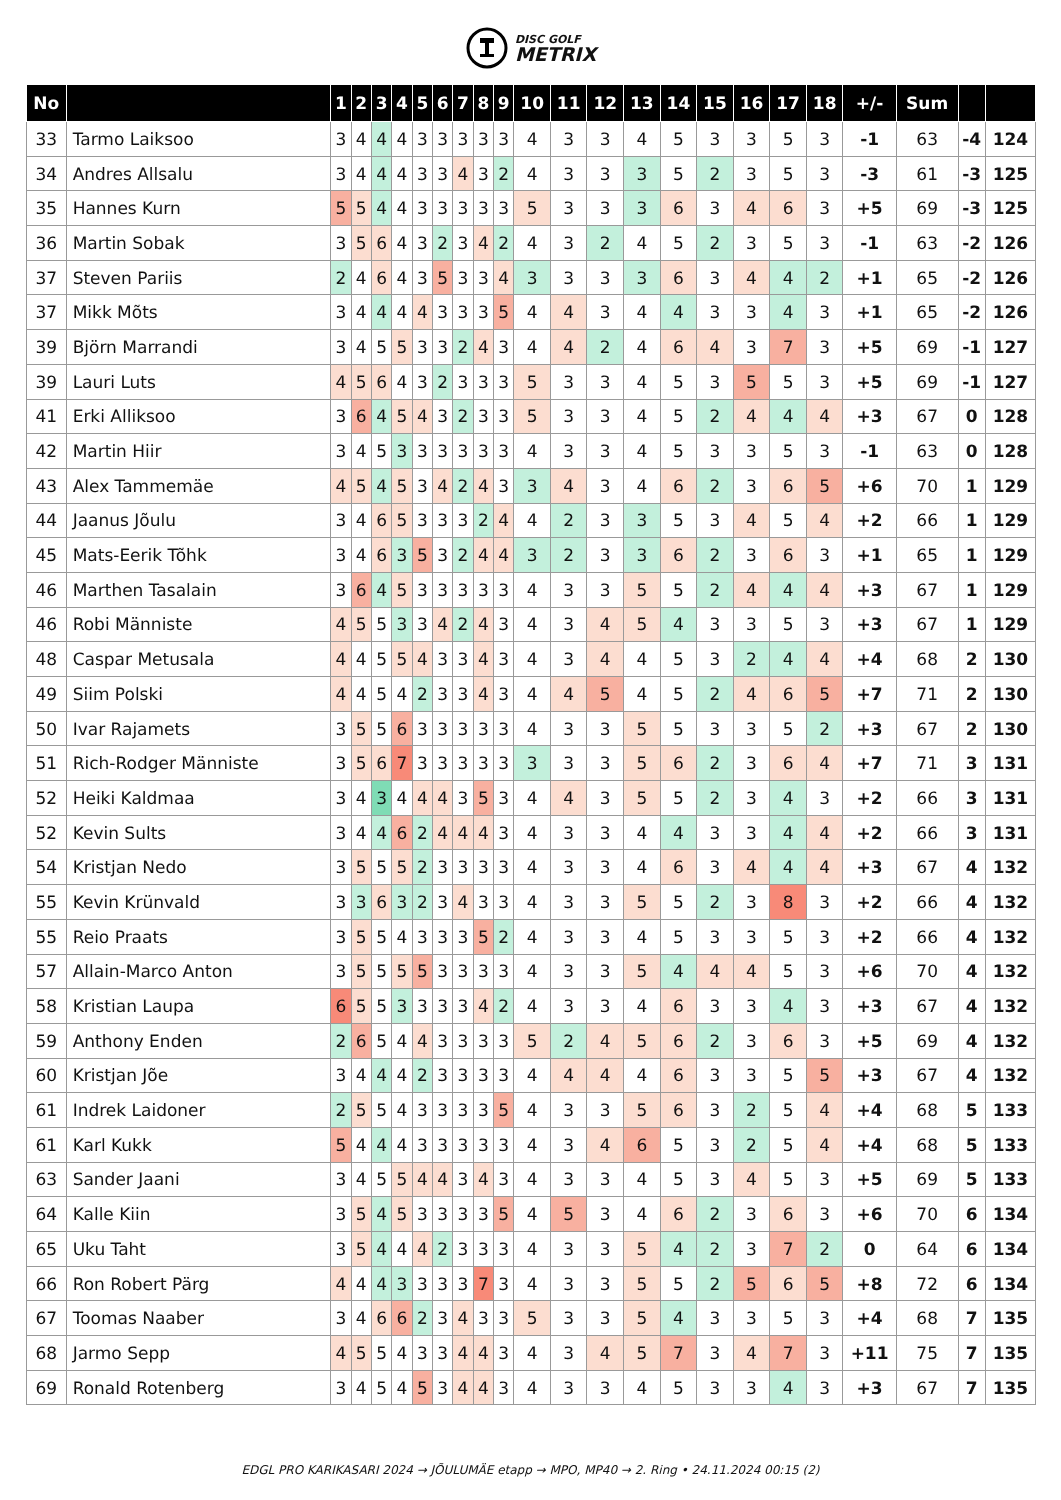DISC GOLF
METRIX
| No | | 1 | 2 | 3 | 4 | 5 | 6 | 7 | 8 | 9 | 10 | 11 | 12 | 13 | 14 | 15 | 16 | 17 | 18 | +/- | Sum | | |
| --- | --- | --- | --- | --- | --- | --- | --- | --- | --- | --- | --- | --- | --- | --- | --- | --- | --- | --- | --- | --- | --- | --- | --- |
| 33 | Tarmo Laiksoo | 3 | 4 | 4 | 4 | 3 | 3 | 3 | 3 | 3 | 4 | 3 | 3 | 4 | 5 | 3 | 3 | 5 | 3 | -1 | 63 | -4 | 124 |
| 34 | Andres Allsalu | 3 | 4 | 4 | 4 | 3 | 3 | 4 | 3 | 2 | 4 | 3 | 3 | 3 | 5 | 2 | 3 | 5 | 3 | -3 | 61 | -3 | 125 |
| 35 | Hannes Kurn | 5 | 5 | 4 | 4 | 3 | 3 | 3 | 3 | 3 | 5 | 3 | 3 | 3 | 6 | 3 | 4 | 6 | 3 | +5 | 69 | -3 | 125 |
| 36 | Martin Sobak | 3 | 5 | 6 | 4 | 3 | 2 | 3 | 4 | 2 | 4 | 3 | 2 | 4 | 5 | 2 | 3 | 5 | 3 | -1 | 63 | -2 | 126 |
| 37 | Steven Pariis | 2 | 4 | 6 | 4 | 3 | 5 | 3 | 3 | 4 | 3 | 3 | 3 | 3 | 6 | 3 | 4 | 4 | 2 | +1 | 65 | -2 | 126 |
| 37 | Mikk Mõts | 3 | 4 | 4 | 4 | 4 | 3 | 3 | 3 | 5 | 4 | 4 | 3 | 4 | 4 | 3 | 3 | 4 | 3 | +1 | 65 | -2 | 126 |
| 39 | Björn Marrandi | 3 | 4 | 5 | 5 | 3 | 3 | 2 | 4 | 3 | 4 | 4 | 2 | 4 | 6 | 4 | 3 | 7 | 3 | +5 | 69 | -1 | 127 |
| 39 | Lauri Luts | 4 | 5 | 6 | 4 | 3 | 2 | 3 | 3 | 3 | 5 | 3 | 3 | 4 | 5 | 3 | 5 | 5 | 3 | +5 | 69 | -1 | 127 |
| 41 | Erki Alliksoo | 3 | 6 | 4 | 5 | 4 | 3 | 2 | 3 | 3 | 5 | 3 | 3 | 4 | 5 | 2 | 4 | 4 | 4 | +3 | 67 | 0 | 128 |
| 42 | Martin Hiir | 3 | 4 | 5 | 3 | 3 | 3 | 3 | 3 | 3 | 4 | 3 | 3 | 4 | 5 | 3 | 3 | 5 | 3 | -1 | 63 | 0 | 128 |
| 43 | Alex Tammemäe | 4 | 5 | 4 | 5 | 3 | 4 | 2 | 4 | 3 | 3 | 4 | 3 | 4 | 6 | 2 | 3 | 6 | 5 | +6 | 70 | 1 | 129 |
| 44 | Jaanus Jõulu | 3 | 4 | 6 | 5 | 3 | 3 | 3 | 2 | 4 | 4 | 2 | 3 | 3 | 5 | 3 | 4 | 5 | 4 | +2 | 66 | 1 | 129 |
| 45 | Mats-Eerik Tõhk | 3 | 4 | 6 | 3 | 5 | 3 | 2 | 4 | 4 | 3 | 2 | 3 | 3 | 6 | 2 | 3 | 6 | 3 | +1 | 65 | 1 | 129 |
| 46 | Marthen Tasalain | 3 | 6 | 4 | 5 | 3 | 3 | 3 | 3 | 3 | 4 | 3 | 3 | 5 | 5 | 2 | 4 | 4 | 4 | +3 | 67 | 1 | 129 |
| 46 | Robi Männiste | 4 | 5 | 5 | 3 | 3 | 4 | 2 | 4 | 3 | 4 | 3 | 4 | 5 | 4 | 3 | 3 | 5 | 3 | +3 | 67 | 1 | 129 |
| 48 | Caspar Metusala | 4 | 4 | 5 | 5 | 4 | 3 | 3 | 4 | 3 | 4 | 3 | 4 | 4 | 5 | 3 | 2 | 4 | 4 | +4 | 68 | 2 | 130 |
| 49 | Siim Polski | 4 | 4 | 5 | 4 | 2 | 3 | 3 | 4 | 3 | 4 | 4 | 5 | 4 | 5 | 2 | 4 | 6 | 5 | +7 | 71 | 2 | 130 |
| 50 | Ivar Rajamets | 3 | 5 | 5 | 6 | 3 | 3 | 3 | 3 | 3 | 4 | 3 | 3 | 5 | 5 | 3 | 3 | 5 | 2 | +3 | 67 | 2 | 130 |
| 51 | Rich-Rodger Männiste | 3 | 5 | 6 | 7 | 3 | 3 | 3 | 3 | 3 | 3 | 3 | 3 | 5 | 6 | 2 | 3 | 6 | 4 | +7 | 71 | 3 | 131 |
| 52 | Heiki Kaldmaa | 3 | 4 | 3 | 4 | 4 | 4 | 3 | 5 | 3 | 4 | 4 | 3 | 5 | 5 | 2 | 3 | 4 | 3 | +2 | 66 | 3 | 131 |
| 52 | Kevin Sults | 3 | 4 | 4 | 6 | 2 | 4 | 4 | 4 | 3 | 4 | 3 | 3 | 4 | 4 | 3 | 3 | 4 | 4 | +2 | 66 | 3 | 131 |
| 54 | Kristjan Nedo | 3 | 5 | 5 | 5 | 2 | 3 | 3 | 3 | 3 | 4 | 3 | 3 | 4 | 6 | 3 | 4 | 4 | 4 | +3 | 67 | 4 | 132 |
| 55 | Kevin Krünvald | 3 | 3 | 6 | 3 | 2 | 3 | 4 | 3 | 3 | 4 | 3 | 3 | 5 | 5 | 2 | 3 | 8 | 3 | +2 | 66 | 4 | 132 |
| 55 | Reio Praats | 3 | 5 | 5 | 4 | 3 | 3 | 3 | 5 | 2 | 4 | 3 | 3 | 4 | 5 | 3 | 3 | 5 | 3 | +2 | 66 | 4 | 132 |
| 57 | Allain-Marco Anton | 3 | 5 | 5 | 5 | 5 | 3 | 3 | 3 | 3 | 4 | 3 | 3 | 5 | 4 | 4 | 4 | 5 | 3 | +6 | 70 | 4 | 132 |
| 58 | Kristian Laupa | 6 | 5 | 5 | 3 | 3 | 3 | 3 | 4 | 2 | 4 | 3 | 3 | 4 | 6 | 3 | 3 | 4 | 3 | +3 | 67 | 4 | 132 |
| 59 | Anthony Enden | 2 | 6 | 5 | 4 | 4 | 3 | 3 | 3 | 3 | 5 | 2 | 4 | 5 | 6 | 2 | 3 | 6 | 3 | +5 | 69 | 4 | 132 |
| 60 | Kristjan Jõe | 3 | 4 | 4 | 4 | 2 | 3 | 3 | 3 | 3 | 4 | 4 | 4 | 4 | 6 | 3 | 3 | 5 | 5 | +3 | 67 | 4 | 132 |
| 61 | Indrek Laidoner | 2 | 5 | 5 | 4 | 3 | 3 | 3 | 3 | 5 | 4 | 3 | 3 | 5 | 6 | 3 | 2 | 5 | 4 | +4 | 68 | 5 | 133 |
| 61 | Karl Kukk | 5 | 4 | 4 | 4 | 3 | 3 | 3 | 3 | 3 | 4 | 3 | 4 | 6 | 5 | 3 | 2 | 5 | 4 | +4 | 68 | 5 | 133 |
| 63 | Sander Jaani | 3 | 4 | 5 | 5 | 4 | 4 | 3 | 4 | 3 | 4 | 3 | 3 | 4 | 5 | 3 | 4 | 5 | 3 | +5 | 69 | 5 | 133 |
| 64 | Kalle Kiin | 3 | 5 | 4 | 5 | 3 | 3 | 3 | 3 | 5 | 4 | 5 | 3 | 4 | 6 | 2 | 3 | 6 | 3 | +6 | 70 | 6 | 134 |
| 65 | Uku Taht | 3 | 5 | 4 | 4 | 4 | 2 | 3 | 3 | 3 | 4 | 3 | 3 | 5 | 4 | 2 | 3 | 7 | 2 | 0 | 64 | 6 | 134 |
| 66 | Ron Robert Pärg | 4 | 4 | 4 | 3 | 3 | 3 | 3 | 7 | 3 | 4 | 3 | 3 | 5 | 5 | 2 | 5 | 6 | 5 | +8 | 72 | 6 | 134 |
| 67 | Toomas Naaber | 3 | 4 | 6 | 6 | 2 | 3 | 4 | 3 | 3 | 5 | 3 | 3 | 5 | 4 | 3 | 3 | 5 | 3 | +4 | 68 | 7 | 135 |
| 68 | Jarmo Sepp | 4 | 5 | 5 | 4 | 3 | 3 | 4 | 4 | 3 | 4 | 3 | 4 | 5 | 7 | 3 | 4 | 7 | 3 | +11 | 75 | 7 | 135 |
| 69 | Ronald Rotenberg | 3 | 4 | 5 | 4 | 5 | 3 | 4 | 4 | 3 | 4 | 3 | 3 | 4 | 5 | 3 | 3 | 4 | 3 | +3 | 67 | 7 | 135 |
EDGL PRO KARIKASARI 2024 → JÕULUMÄE etapp → MPO, MP40 → 2. Ring • 24.11.2024 00:15 (2)